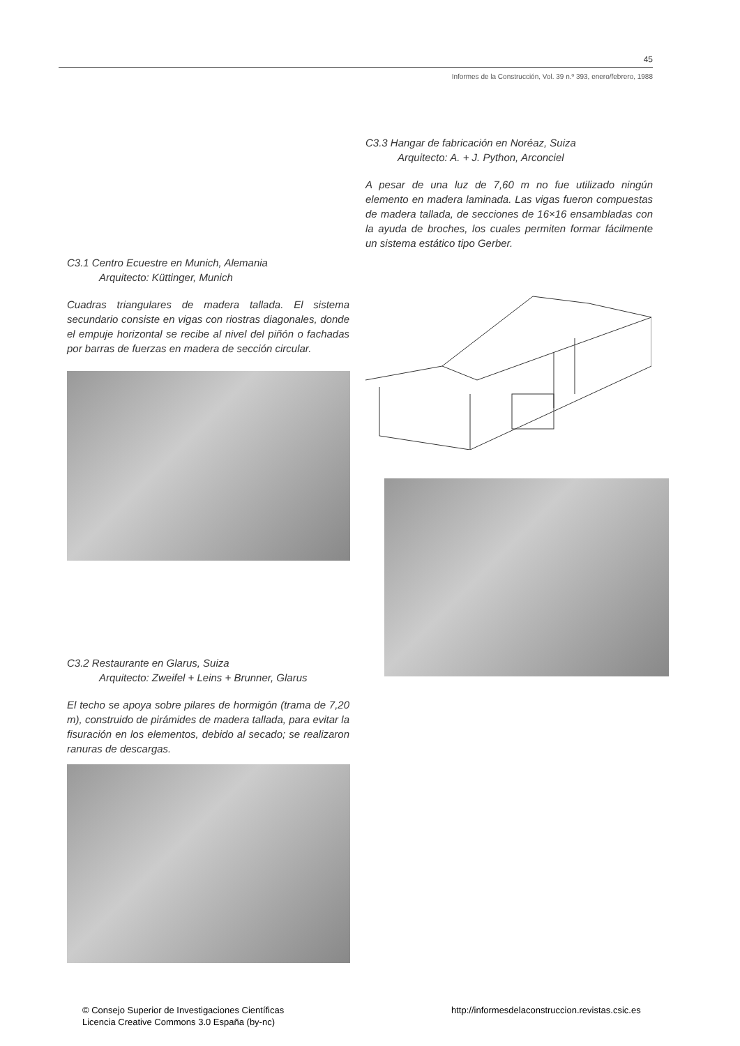45
Informes de la Construcción, Vol. 39 n.º 393, enero/febrero, 1988
C3.1 Centro Ecuestre en Munich, Alemania
Arquitecto: Küttinger, Munich
Cuadras triangulares de madera tallada. El sistema secundario consiste en vigas con riostras diagonales, donde el empuje horizontal se recibe al nivel del piñón o fachadas por barras de fuerzas en madera de sección circular.
C3.2 Restaurante en Glarus, Suiza
Arquitecto: Zweifel + Leins + Brunner, Glarus
El techo se apoya sobre pilares de hormigón (trama de 7,20 m), construido de pirámides de madera tallada, para evitar la fisuración en los elementos, debido al secado; se realizaron ranuras de descargas.
C3.3 Hangar de fabricación en Noréaz, Suiza
Arquitecto: A. + J. Python, Arconciel
A pesar de una luz de 7,60 m no fue utilizado ningún elemento en madera laminada. Las vigas fueron compuestas de madera tallada, de secciones de 16×16 ensambladas con la ayuda de broches, los cuales permiten formar fácilmente un sistema estático tipo Gerber.
© Consejo Superior de Investigaciones Científicas
Licencia Creative Commons 3.0 España (by-nc)
http://informesdelaconstruccion.revistas.csic.es